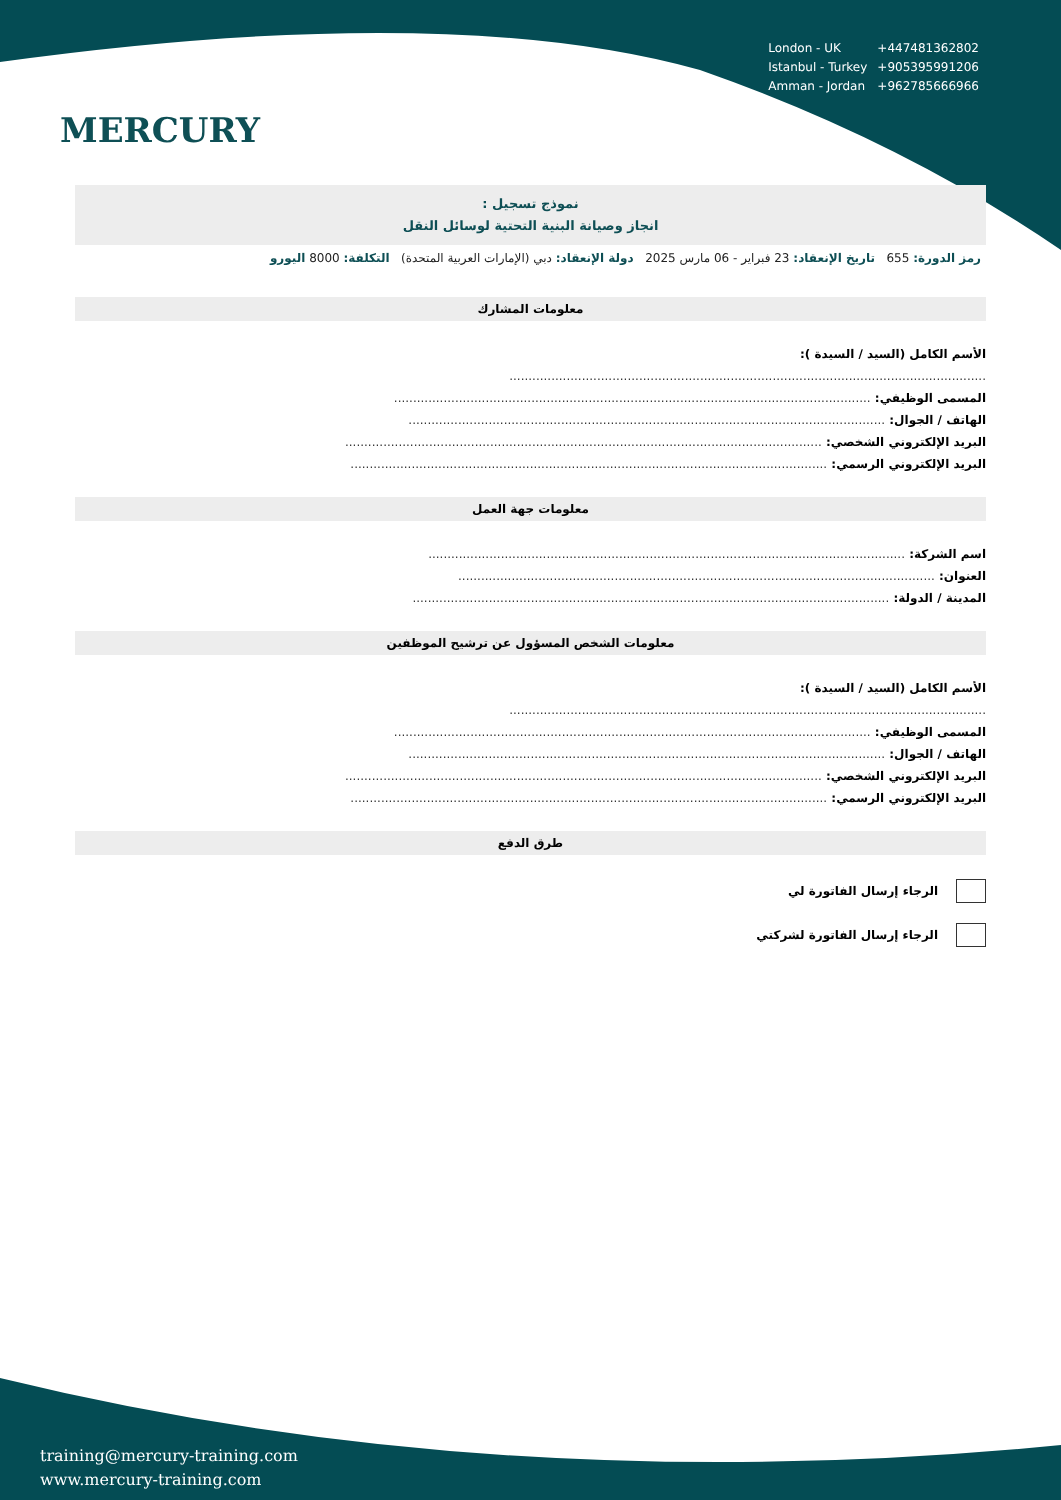MERCURY
| London - UK | +447481362802 |
| Istanbul - Turkey | +905395991206 |
| Amman - Jordan | +962785666966 |
نموذج تسجيل :
انجاز وصيانة البنية التحتية لوسائل النقل
رمز الدورة: 655 تاريخ الإنعقاد: 23 فبراير - 06 مارس 2025 دولة الإنعقاد: دبي (الإمارات العربية المتحدة) التكلفة: 8000 اليورو
معلومات المشارك
الأسم الكامل (السيد / السيدة ):
.............................................................................................................................
المسمى الوظيفي: .............................................................................................................................
الهاتف / الجوال: .............................................................................................................................
البريد الإلكتروني الشخصي: .............................................................................................................................
البريد الإلكتروني الرسمي: .............................................................................................................................
معلومات جهة العمل
اسم الشركة: .............................................................................................................................
العنوان: .............................................................................................................................
المدينة / الدولة: .............................................................................................................................
معلومات الشخص المسؤول عن ترشيح الموظفين
الأسم الكامل (السيد / السيدة ):
.............................................................................................................................
المسمى الوظيفي: .............................................................................................................................
الهاتف / الجوال: .............................................................................................................................
البريد الإلكتروني الشخصي: .............................................................................................................................
البريد الإلكتروني الرسمي: .............................................................................................................................
طرق الدفع
الرجاء إرسال الفاتورة لي
الرجاء إرسال الفاتورة لشركتي
training@mercury-training.com
www.mercury-training.com